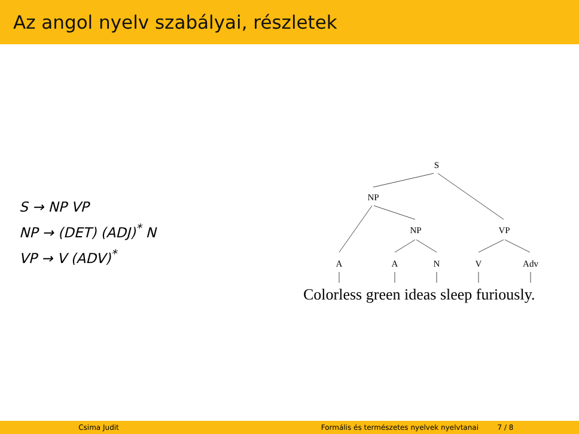Az angol nyelv szabályai, részletek
S → NP VP
NP → (DET) (ADJ)<sup>*</sup> N
VP → V (ADV)<sup>*</sup>
S
NP
NP
VP
A
A
N
V
Adv
Colorless green ideas sleep furiously.
Csima Judit Formális és természetes nyelvek nyelvtanai 7 / 8